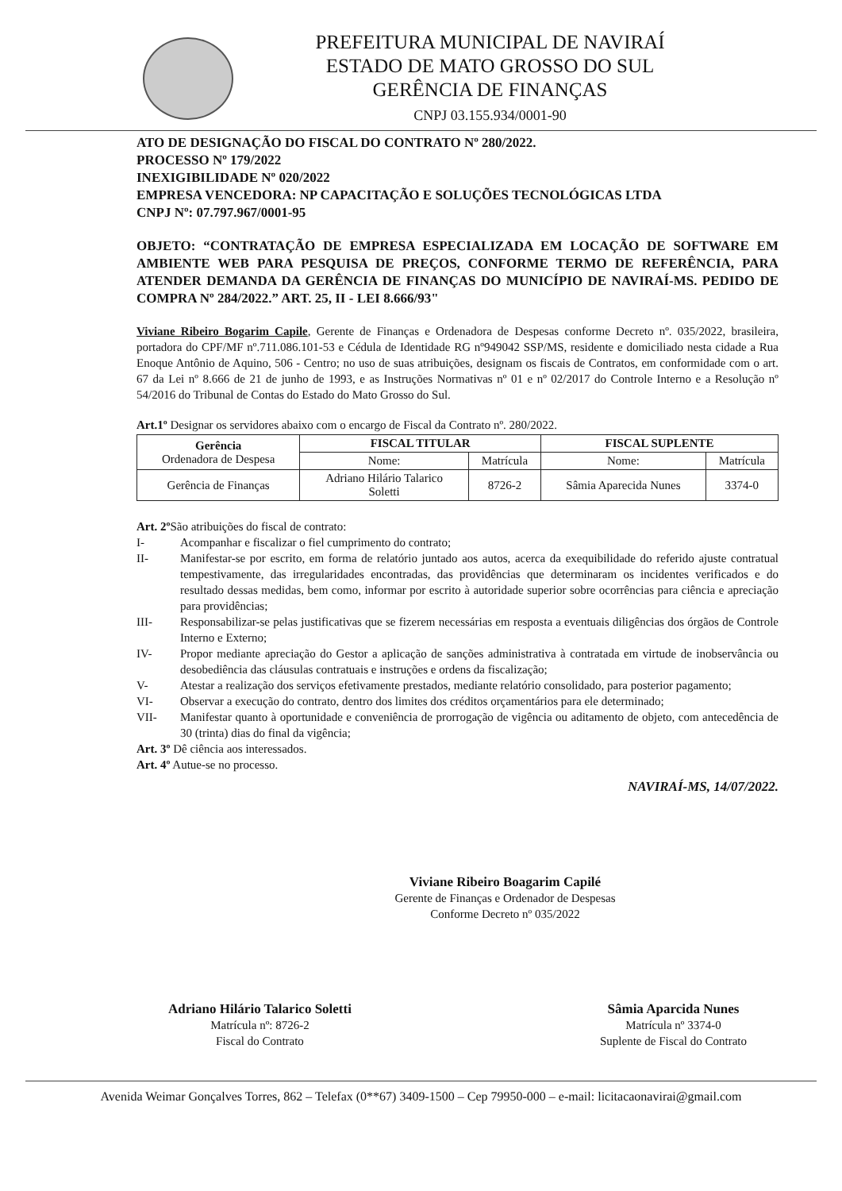PREFEITURA MUNICIPAL DE NAVIRAÍ
ESTADO DE MATO GROSSO DO SUL
GERÊNCIA DE FINANÇAS
CNPJ 03.155.934/0001-90
ATO DE DESIGNAÇÃO DO FISCAL DO CONTRATO Nº 280/2022.
PROCESSO Nº 179/2022
INEXIGIBILIDADE Nº 020/2022
EMPRESA VENCEDORA: NP CAPACITAÇÃO E SOLUÇÕES TECNOLÓGICAS LTDA
CNPJ Nº: 07.797.967/0001-95
OBJETO: “CONTRATAÇÃO DE EMPRESA ESPECIALIZADA EM LOCAÇÃO DE SOFTWARE EM AMBIENTE WEB PARA PESQUISA DE PREÇOS, CONFORME TERMO DE REFERÊNCIA, PARA ATENDER DEMANDA DA GERÊNCIA DE FINANÇAS DO MUNICÍPIO DE NAVIRAÍ-MS. PEDIDO DE COMPRA Nº 284/2022.” ART. 25, II - LEI 8.666/93"
Viviane Ribeiro Bogarim Capile, Gerente de Finanças e Ordenadora de Despesas conforme Decreto nº. 035/2022, brasileira, portadora do CPF/MF nº.711.086.101-53 e Cédula de Identidade RG nº949042 SSP/MS, residente e domiciliado nesta cidade a Rua Enoque Antônio de Aquino, 506 - Centro; no uso de suas atribuições, designam os fiscais de Contratos, em conformidade com o art. 67 da Lei nº 8.666 de 21 de junho de 1993, e as Instruções Normativas nº 01 e nº 02/2017 do Controle Interno e a Resolução nº 54/2016 do Tribunal de Contas do Estado do Mato Grosso do Sul.
Art.1º Designar os servidores abaixo com o encargo de Fiscal da Contrato nº. 280/2022.
| Gerência Ordenadora de Despesa | FISCAL TITULAR | | FISCAL SUPLENTE | |
| --- | --- | --- | --- | --- |
| | Nome: | Matrícula | Nome: | Matrícula |
| Gerência de Finanças | Adriano Hilário Talarico Soletti | 8726-2 | Sâmia Aparecida Nunes | 3374-0 |
Art. 2º São atribuições do fiscal de contrato:
I-
Acompanhar e fiscalizar o fiel cumprimento do contrato;
II-
Manifestar-se por escrito, em forma de relatório juntado aos autos, acerca da exequibilidade do referido ajuste contratual tempestivamente, das irregularidades encontradas, das providências que determinaram os incidentes verificados e do resultado dessas medidas, bem como, informar por escrito à autoridade superior sobre ocorrências para ciência e apreciação para providências;
III-
Responsabilizar-se pelas justificativas que se fizerem necessárias em resposta a eventuais diligências dos órgãos de Controle Interno e Externo;
IV-
Propor mediante apreciação do Gestor a aplicação de sanções administrativa à contratada em virtude de inobservância ou desobediência das cláusulas contratuais e instruções e ordens da fiscalização;
V-
Atestar a realização dos serviços efetivamente prestados, mediante relatório consolidado, para posterior pagamento;
VI-
Observar a execução do contrato, dentro dos limites dos créditos orçamentários para ele determinado;
VII-
Manifestar quanto à oportunidade e conveniência de prorrogação de vigência ou aditamento de objeto, com antecedência de 30 (trinta) dias do final da vigência;
Art. 3º Dê ciência aos interessados.
Art. 4º Autue-se no processo.
NAVIRAÍ-MS, 14/07/2022.
Viviane Ribeiro Boagarim Capilé
Gerente de Finanças e Ordenador de Despesas
Conforme Decreto nº 035/2022
Adriano Hilário Talarico Soletti
Matrícula nº: 8726-2
Fiscal do Contrato
Sâmia Aparcida Nunes
Matrícula nº 3374-0
Suplente de Fiscal do Contrato
Avenida Weimar Gonçalves Torres, 862 – Telefax (0**67) 3409-1500 – Cep 79950-000 – e-mail: licitacaonavirai@gmail.com